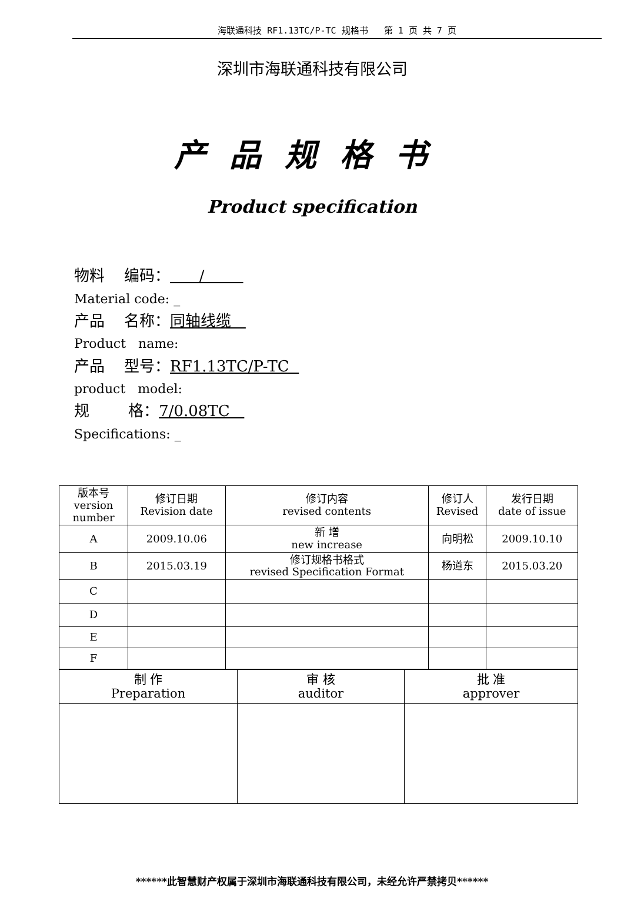海联通科技 RF1.13TC/P-TC 规格书 第 1 页 共 7 页
深圳市海联通科技有限公司
产品规格书
Product specification
物料 编码： /
Material code: _
产品 名称：同轴线缆
Product name:
产品 型号：RF1.13TC/P-TC
product model:
规 格：7/0.08TC
Specifications: _
| 版本号 version number | 修订日期 Revision date | 修订内容 revised contents | 修订人 Revised | 发行日期 date of issue |
| A | 2009.10.06 | 新 增 new increase | 向明松 | 2009.10.10 |
| B | 2015.03.19 | 修订规格书格式 revised Specification Format | 杨道东 | 2015.03.20 |
| C | | | | |
| D | | | | |
| E | | | | |
| F | | | | |
| 制 作 Preparation | 审 核 auditor | 批 准 approver |
******此智慧财产权属于深圳市海联通科技有限公司，未经允许严禁拷贝******